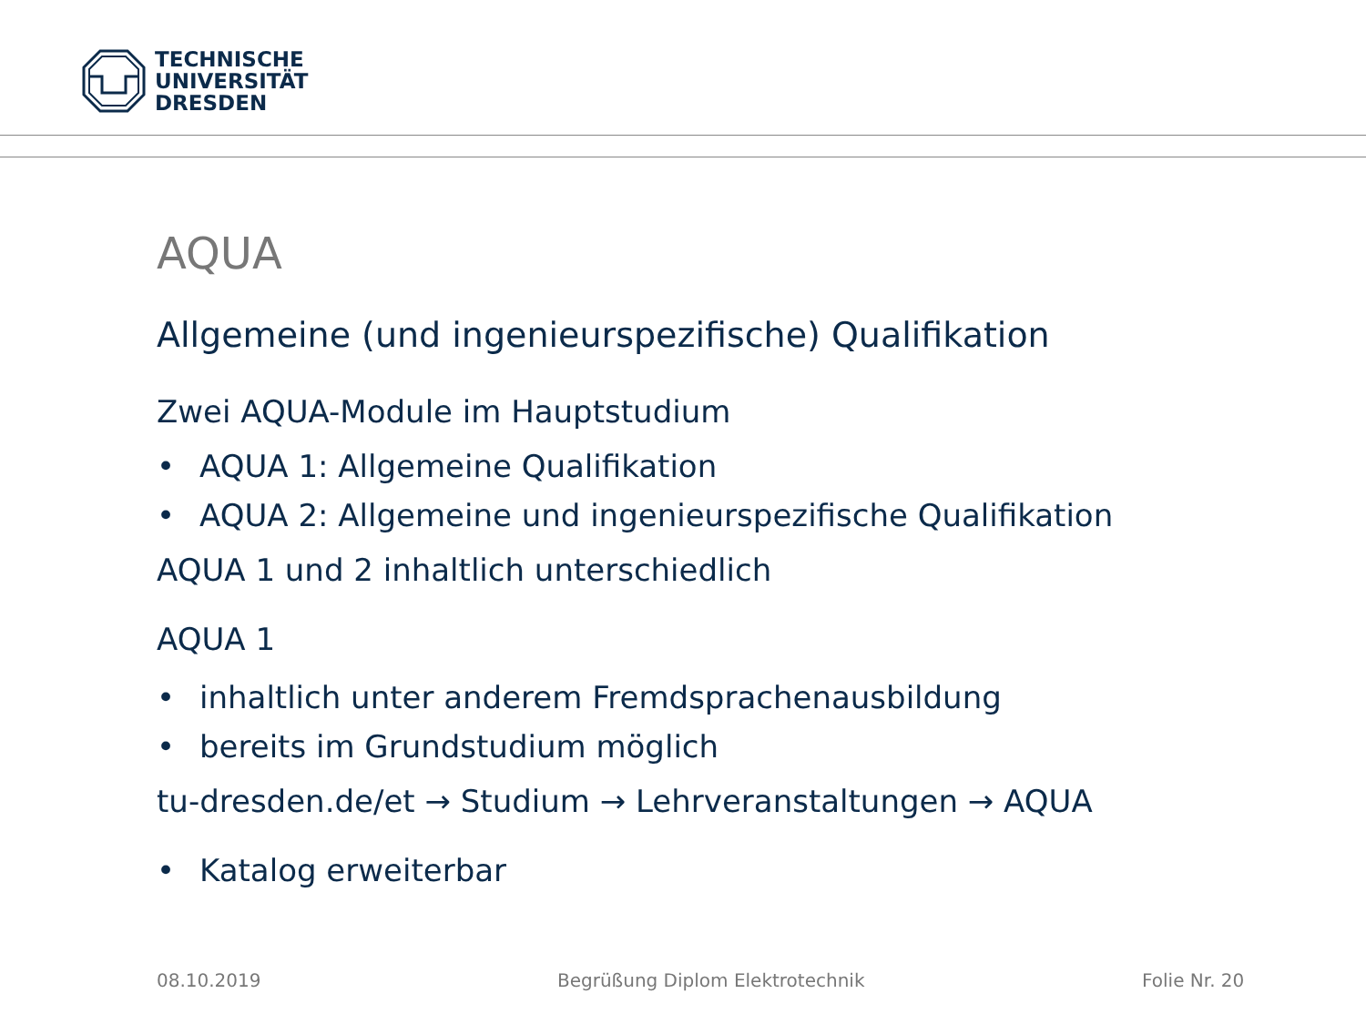TECHNISCHE
UNIVERSITÄT
DRESDEN
AQUA
Allgemeine (und ingenieurspezifische) Qualifikation
Zwei AQUA-Module im Hauptstudium
• AQUA 1: Allgemeine Qualifikation
• AQUA 2: Allgemeine und ingenieurspezifische Qualifikation
AQUA 1 und 2 inhaltlich unterschiedlich
AQUA 1
• inhaltlich unter anderem Fremdsprachenausbildung
• bereits im Grundstudium möglich
tu-dresden.de/et → Studium → Lehrveranstaltungen → AQUA
• Katalog erweiterbar
08.10.2019
Begrüßung Diplom Elektrotechnik
Folie Nr. 20